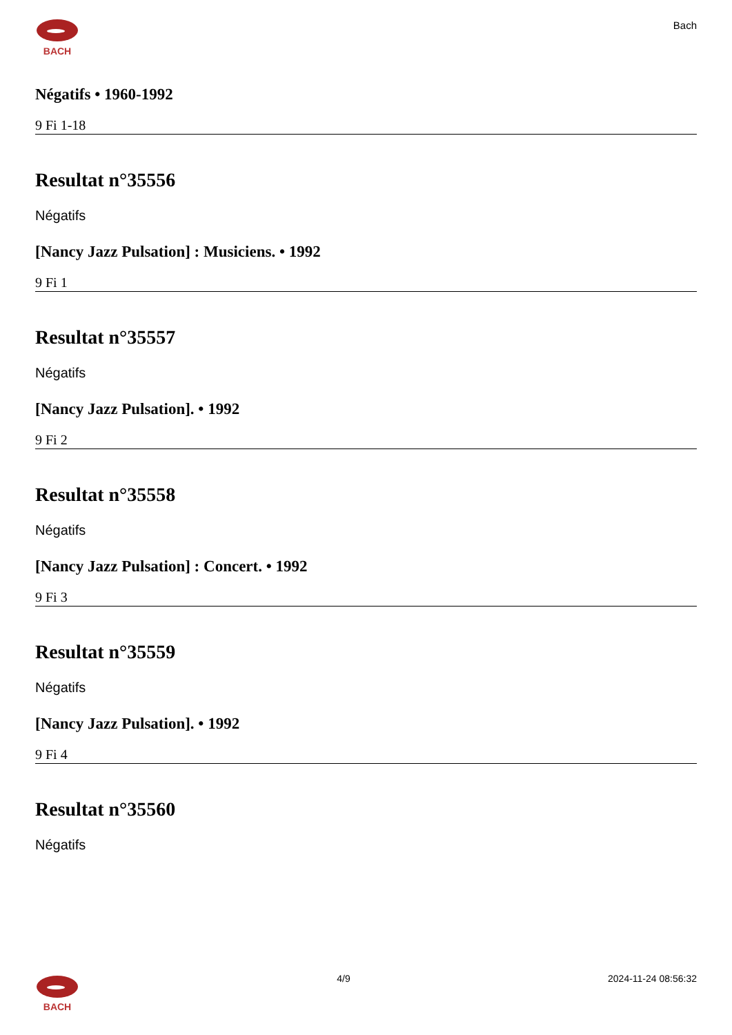BACH
Bach
Négatifs • 1960-1992
9 Fi 1-18
Resultat n°35556
Négatifs
[Nancy Jazz Pulsation] : Musiciens. • 1992
9 Fi 1
Resultat n°35557
Négatifs
[Nancy Jazz Pulsation]. • 1992
9 Fi 2
Resultat n°35558
Négatifs
[Nancy Jazz Pulsation] : Concert. • 1992
9 Fi 3
Resultat n°35559
Négatifs
[Nancy Jazz Pulsation]. • 1992
9 Fi 4
Resultat n°35560
Négatifs
BACH 4/9 2024-11-24 08:56:32